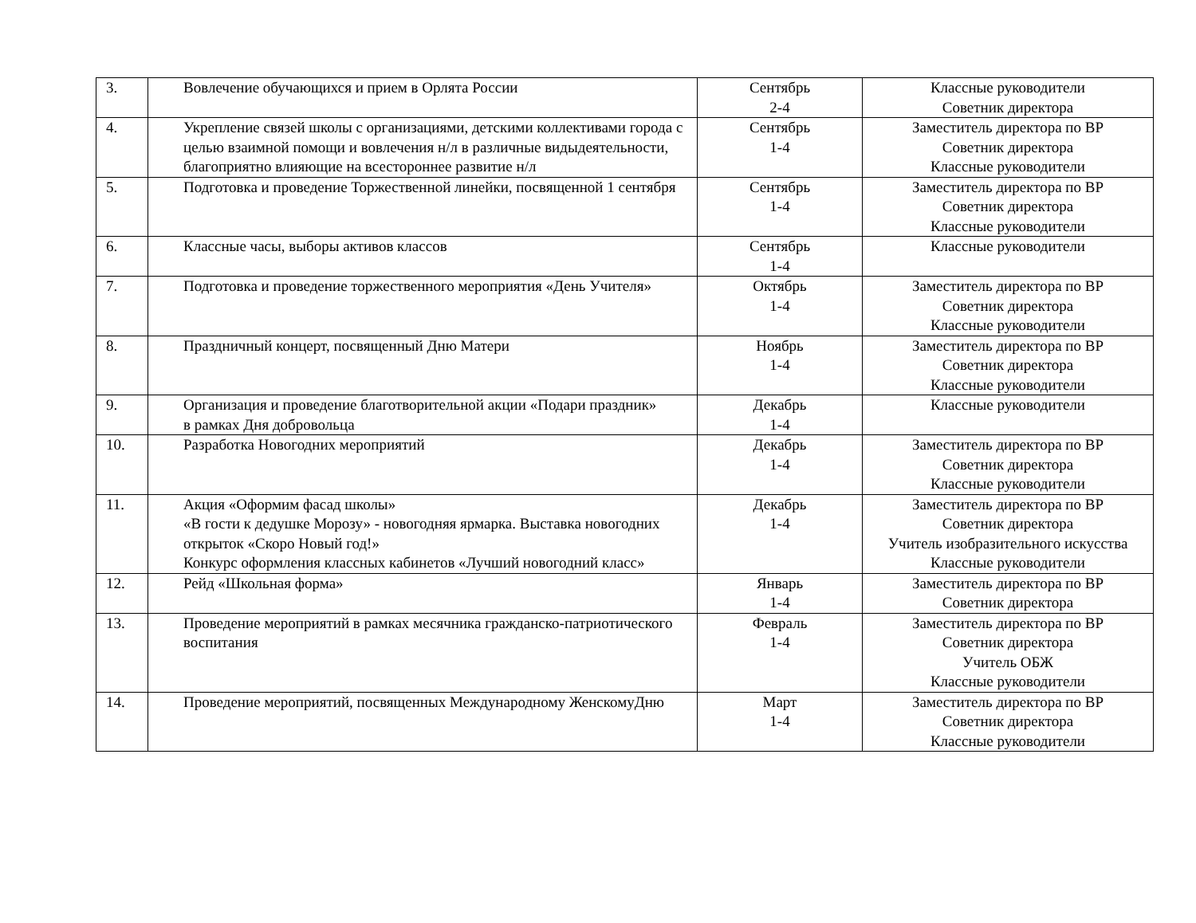| 3. | Вовлечение обучающихся и прием в Орлята России | Сентябрь 2-4 | Классные руководители Советник директора |
| 4. | Укрепление связей школы с организациями, детскими коллективами города с целью взаимной помощи и вовлечения н/л в различные видыдеятельности, благоприятно влияющие на всестороннее развитие н/л | Сентябрь 1-4 | Заместитель директора по ВР Советник директора Классные руководители |
| 5. | Подготовка и проведение Торжественной линейки, посвященной 1 сентября | Сентябрь 1-4 | Заместитель директора по ВР Советник директора Классные руководители |
| 6. | Классные часы, выборы активов классов | Сентябрь 1-4 | Классные руководители |
| 7. | Подготовка и проведение торжественного мероприятия «День Учителя» | Октябрь 1-4 | Заместитель директора по ВР Советник директора Классные руководители |
| 8. | Праздничный концерт, посвященный Дню Матери | Ноябрь 1-4 | Заместитель директора по ВР Советник директора Классные руководители |
| 9. | Организация и проведение благотворительной акции «Подари праздник» в рамках Дня добровольца | Декабрь 1-4 | Классные руководители |
| 10. | Разработка Новогодних мероприятий | Декабрь 1-4 | Заместитель директора по ВР Советник директора Классные руководители |
| 11. | Акция «Оформим фасад школы» «В гости к дедушке Морозу» - новогодняя ярмарка. Выставка новогодних открыток «Скоро Новый год!» Конкурс оформления классных кабинетов «Лучший новогодний класс» | Декабрь 1-4 | Заместитель директора по ВР Советник директора Учитель изобразительного искусства Классные руководители |
| 12. | Рейд «Школьная форма» | Январь 1-4 | Заместитель директора по ВР Советник директора |
| 13. | Проведение мероприятий в рамках месячника гражданско-патриотического воспитания | Февраль 1-4 | Заместитель директора по ВР Советник директора Учитель ОБЖ Классные руководители |
| 14. | Проведение мероприятий, посвященных Международному ЖенскомуДню | Март 1-4 | Заместитель директора по ВР Советник директора Классные руководители |